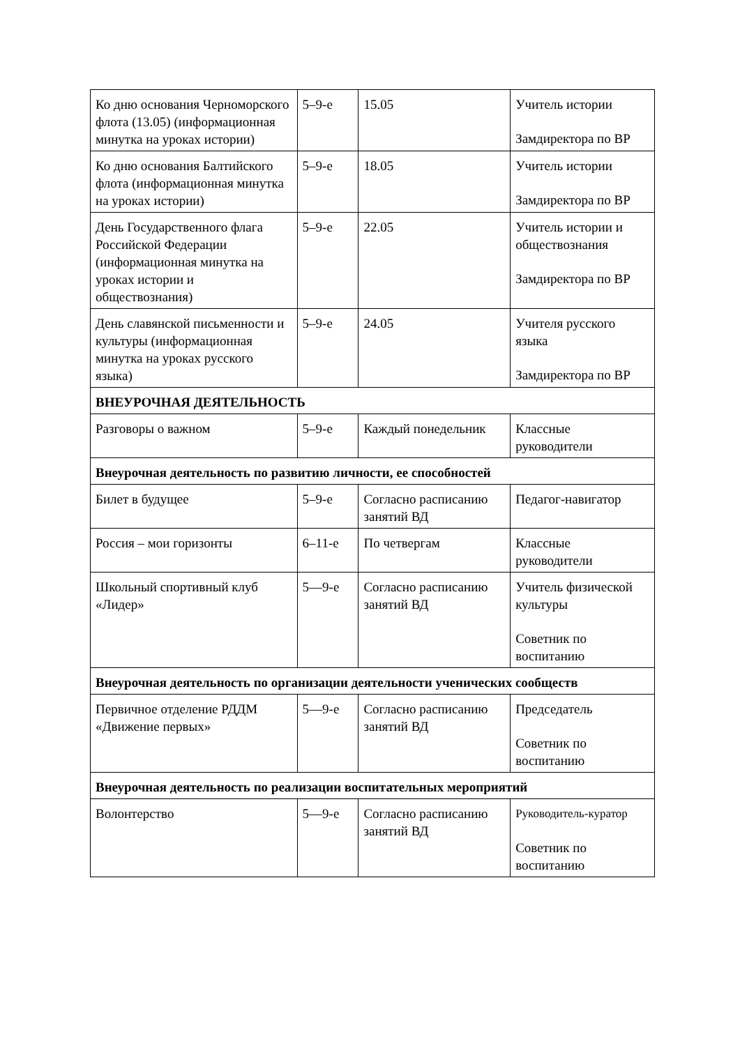| Ко дню основания Черноморского флота (13.05) (информационная минутка на уроках истории) | 5–9-е | 15.05 | Учитель истории Замдиректора по ВР |
| Ко дню основания Балтийского флота (информационная минутка на уроках истории) | 5–9-е | 18.05 | Учитель истории Замдиректора по ВР |
| День Государственного флага Российской Федерации (информационная минутка на уроках истории и обществознания) | 5–9-е | 22.05 | Учитель истории и обществознания Замдиректора по ВР |
| День славянской письменности и культуры (информационная минутка на уроках русского языка) | 5–9-е | 24.05 | Учителя русского языка Замдиректора по ВР |
| ВНЕУРОЧНАЯ ДЕЯТЕЛЬНОСТЬ | | | |
| Разговоры о важном | 5–9-е | Каждый понедельник | Классные руководители |
| Внеурочная деятельность по развитию личности, ее способностей | | | |
| Билет в будущее | 5–9-е | Согласно расписанию занятий ВД | Педагог-навигатор |
| Россия – мои горизонты | 6–11-е | По четвергам | Классные руководители |
| Школьный спортивный клуб «Лидер» | 5—9-е | Согласно расписанию занятий ВД | Учитель физической культуры Советник по воспитанию |
| Внеурочная деятельность по организации деятельности ученических сообществ | | | |
| Первичное отделение РДДМ «Движение первых» | 5—9-е | Согласно расписанию занятий ВД | Председатель Советник по воспитанию |
| Внеурочная деятельность по реализации воспитательных мероприятий | | | |
| Волонтерство | 5—9-е | Согласно расписанию занятий ВД | Руководитель-куратор Советник по воспитанию |